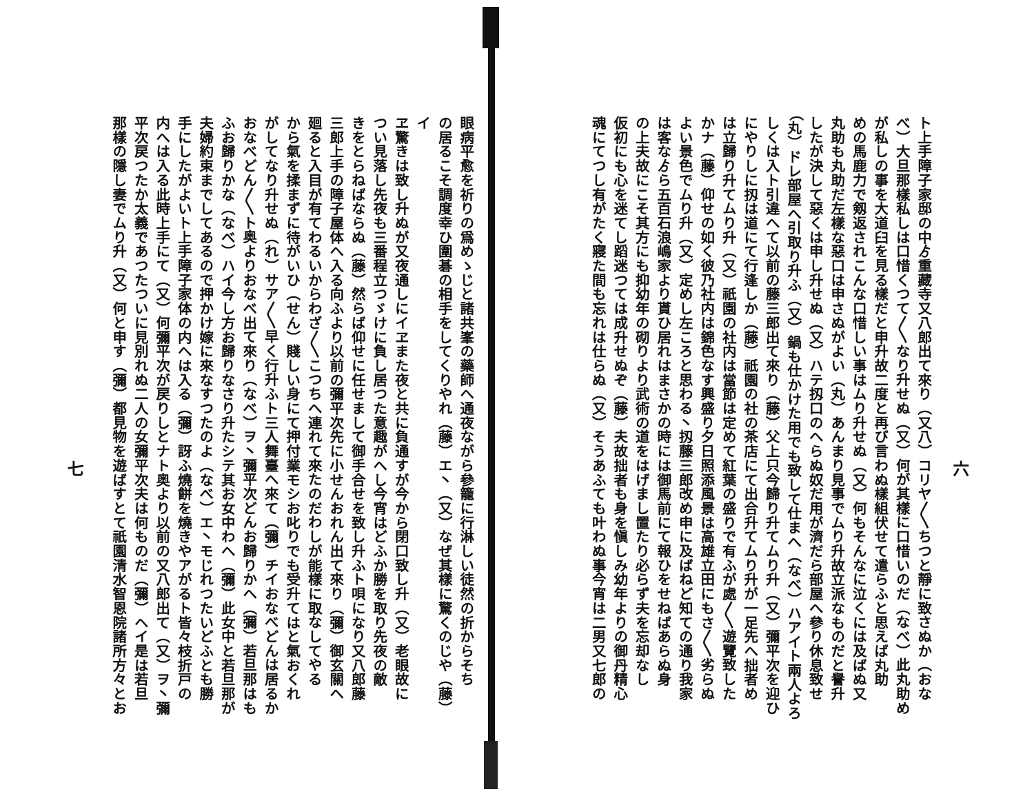六
ト上手障子家邸の中ゟ重藏寺又八郎出て來り（又八）コリヤ〳〵ちつと靜に致さぬか（おな
べ）大旦那樣私しは口惜くつて〳〵なり升せぬ（又）何が其樣に口惜いのだ（なべ）此丸助め
が私しの事を大道臼を見る樣だと申升故二度と再び言わぬ樣組伏せて遣らふと思えば丸助
めの馬鹿力で剱返されこんな口惜しい事はムり升せぬ（又）何もそんなに泣くには及ばぬ又
丸助も丸助だ左樣な惡口は申さぬがよい（丸）あんまり見事でムり升故立派なものだと譽升
したが決して惡くは申し升せぬ（又）ハテ扨口のへらぬ奴だ用が濟だら部屋へ參り休息致せ
（丸）ドレ部屋へ引取り升ふ（又）鍋も仕かけた用でも致して仕まへ（なべ）ハアイト兩人よろ
しくは入ト引違へて以前の藤三郎出て來り（藤）父上只今歸り升てムり升（又）彌平次を迎ひ
にやりしに扨は道にて行逢しか（藤）祇園の社の茶店にて出合升てムり升が一足先へ拙者め
は立歸り升てムり升（又）祇園の社内は當節は定めて紅葉の盛りで有ふが處〳〵遊覽致した
かナ（藤）仰せの如く彼乃社内は錦色なす興盛り夕日照添風景は高雄立田にもさ〳〵劣らぬ
よい景色でムり升（又）定めし左ころと思わる丶扨藤三郎改め申に及ばねど知ての通り我家
は客なゟら五百石浪嶋家より貰ひ居れはまさかの時には御馬前にて報ひをせねばあらぬ身
の上夫故にこそ其方にも抑幼年の砌りより武術の道をはげまし置たり必らず夫を忘却なし
仮初にも心を迷てし蹈迷つては成升せぬぞ（藤）夫故拙者も身を愼しみ幼年よりの御丹精心
魂にてつし有がたく寢た間も忘れは仕らぬ（又）そうあふても叶わぬ事今宵は二男又七郎の
眼病平愈を祈りの爲めゝじと諸共峯の藥師へ通夜ながら參籠に行淋しい徒然の折からそち
の居るこそ調度幸ひ圍碁の相手をしてくりやれ（藤）エ丶（又）なぜ其樣に驚くのじや（藤）イ
ヱ驚きは致し升ぬが又夜通しにイヱまた夜と共に負通すが今から閉口致し升（又）老眼故に
つい見落し先夜も三番程立つゞけに負し居つた意趣がへし今宵はどふか勝を取り先夜の敵
きをとらねばならぬ（藤）然らば仰せに任せまして御手合せを致し升ふト唄になり又八郎藤
三郎上手の障子屋体へ入る向ふより以前の彌平次先に小せんおれん出て來り（彌）御玄關へ
廻ると入目が有てわるいからわざ〳〵こつちへ連れて來たのだわしが能樣に取なしてやる
から氣を揉まずに待がいひ（せん）賤しい身にて押付業モシお叱りでも受升てはと氣おくれ
がしてなり升せぬ（れ）サア〳〵早く行升ふト三人舞臺へ來て（彌）チイおなべどんは居るか
おなべどん〳〵ト奥よりおなべ出て來り（なべ）ヲ丶彌平次どんお歸りかへ（彌）若旦那はも
ふお歸りかな（なべ）ハイ今し方お歸りなさり升たシテ其お女中わへ（彌）此女中と若旦那が
夫婦約束までしてあるので押かけ嫁に來なすつたのよ（なべ）エ丶モじれつたいどふとも勝
手にしたがよいト上手障子家体の内へは入る（彌）訝ふ燒餅を燒きやアがるト皆々枝折戸の
内へは入る此時上手にて（又）何彌平次が戻りしとナト奥より以前の又八郎出て（又）ヲ丶彌
平次戻つたか太義であつたついに見別れぬ二人の女彌平次夫は何ものだ（彌）ヘイ是は若旦
那樣の隱し妻でムり升（又）何と申す（彌）都見物を遊ばすとて祇園清水智恩院諸所方々とお
七